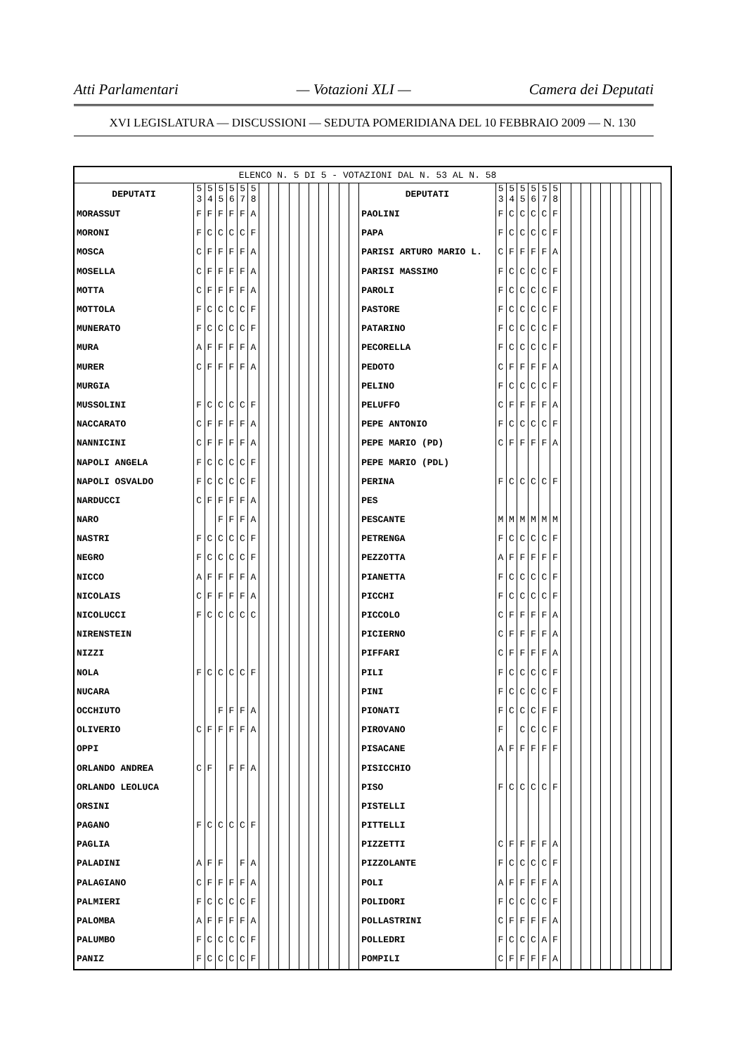Atti Parlamentari — Votazioni XLI — Camera dei Deputati
XVI LEGISLATURA — DISCUSSIONI — SEDUTA POMERIDIANA DEL 10 FEBBRAIO 2009 — N. 130
| ELENCO N. 5 DI 5 - VOTAZIONI DAL N. 53 AL N. 58 | | | | | | | | | | | | | | | | | | | | | | | | | | | | | | | | | | |
| --- | --- | --- | --- | --- | --- | --- | --- | --- | --- | --- | --- | --- | --- | --- | --- | --- | --- | --- | --- | --- | --- | --- | --- | --- | --- | --- | --- | --- | --- | --- | --- | --- | --- | --- |
| DEPUTATI | 5 3 | 5 4 | 5 5 | 5 6 | 5 7 | 5 8 | | | | | | | | | | | DEPUTATI | 5 3 | 5 4 | 5 5 | 5 6 | 5 7 | 5 8 | | | | | | | | | | | |
| MORASSUT | F | F | F | F | F | A | | | | | | | | | | | PAOLINI | F | C | C | C | C | F | | | | | | | | | | | |
| MORONI | F | C | C | C | C | F | | | | | | | | | | | PAPA | F | C | C | C | C | F | | | | | | | | | | | |
| MOSCA | C | F | F | F | F | A | | | | | | | | | | | PARISI ARTURO MARIO L. | C | F | F | F | F | A | | | | | | | | | | | |
| MOSELLA | C | F | F | F | F | A | | | | | | | | | | | PARISI MASSIMO | F | C | C | C | C | F | | | | | | | | | | | |
| MOTTA | C | F | F | F | F | A | | | | | | | | | | | PAROLI | F | C | C | C | C | F | | | | | | | | | | | |
| MOTTOLA | F | C | C | C | C | F | | | | | | | | | | | PASTORE | F | C | C | C | C | F | | | | | | | | | | | |
| MUNERATO | F | C | C | C | C | F | | | | | | | | | | | PATARINO | F | C | C | C | C | F | | | | | | | | | | | |
| MURA | A | F | F | F | F | A | | | | | | | | | | | PECORELLA | F | C | C | C | C | F | | | | | | | | | | | |
| MURER | C | F | F | F | F | A | | | | | | | | | | | PEDOTO | C | F | F | F | F | A | | | | | | | | | | | |
| MURGIA | | | | | | | | | | | | | | | | | PELINO | F | C | C | C | C | F | | | | | | | | | | | |
| MUSSOLINI | F | C | C | C | C | F | | | | | | | | | | | PELUFFO | C | F | F | F | F | A | | | | | | | | | | | |
| NACCARATO | C | F | F | F | F | A | | | | | | | | | | | PEPE ANTONIO | F | C | C | C | C | F | | | | | | | | | | | |
| NANNICINI | C | F | F | F | F | A | | | | | | | | | | | PEPE MARIO (PD) | C | F | F | F | F | A | | | | | | | | | | | |
| NAPOLI ANGELA | F | C | C | C | C | F | | | | | | | | | | | PEPE MARIO (PDL) | | | | | | | | | | | | | | | | | |
| NAPOLI OSVALDO | F | C | C | C | C | F | | | | | | | | | | | PERINA | F | C | C | C | C | F | | | | | | | | | | | |
| NARDUCCI | C | F | F | F | F | A | | | | | | | | | | | PES | | | | | | | | | | | | | | | | | |
| NARO | | | F | F | F | A | | | | | | | | | | | PESCANTE | M | M | M | M | M | M | | | | | | | | | | | |
| NASTRI | F | C | C | C | C | F | | | | | | | | | | | PETRENGA | F | C | C | C | C | F | | | | | | | | | | | |
| NEGRO | F | C | C | C | C | F | | | | | | | | | | | PEZZOTTA | A | F | F | F | F | F | | | | | | | | | | | |
| NICCO | A | F | F | F | F | A | | | | | | | | | | | PIANETTA | F | C | C | C | C | F | | | | | | | | | | | |
| NICOLAIS | C | F | F | F | F | A | | | | | | | | | | | PICCHI | F | C | C | C | C | F | | | | | | | | | | | |
| NICOLUCCI | F | C | C | C | C | C | | | | | | | | | | | PICCOLO | C | F | F | F | F | A | | | | | | | | | | | |
| NIRENSTEIN | | | | | | | | | | | | | | | | | PICIERNO | C | F | F | F | F | A | | | | | | | | | | | |
| NIZZI | | | | | | | | | | | | | | | | | PIFFARI | C | F | F | F | F | A | | | | | | | | | | | |
| NOLA | F | C | C | C | C | F | | | | | | | | | | | PILI | F | C | C | C | C | F | | | | | | | | | | | |
| NUCARA | | | | | | | | | | | | | | | | | PINI | F | C | C | C | C | F | | | | | | | | | | | |
| OCCHIUTO | | | F | F | F | A | | | | | | | | | | | PIONATI | F | C | C | C | F | F | | | | | | | | | | | |
| OLIVERIO | C | F | F | F | F | A | | | | | | | | | | | PIROVANO | F | | C | C | C | F | | | | | | | | | | | |
| OPPI | | | | | | | | | | | | | | | | | PISACANE | A | F | F | F | F | F | | | | | | | | | | | |
| ORLANDO ANDREA | C | F | | F | F | A | | | | | | | | | | | PISICCHIO | | | | | | | | | | | | | | | | | |
| ORLANDO LEOLUCA | | | | | | | | | | | | | | | | | PISO | F | C | C | C | C | F | | | | | | | | | | | |
| ORSINI | | | | | | | | | | | | | | | | | PISTELLI | | | | | | | | | | | | | | | | | |
| PAGANO | F | C | C | C | C | F | | | | | | | | | | | PITTELLI | | | | | | | | | | | | | | | | | |
| PAGLIA | | | | | | | | | | | | | | | | | PIZZETTI | C | F | F | F | F | A | | | | | | | | | | | |
| PALADINI | A | F | F | | F | A | | | | | | | | | | | PIZZOLANTE | F | C | C | C | C | F | | | | | | | | | | | |
| PALAGIANO | C | F | F | F | F | A | | | | | | | | | | | POLI | A | F | F | F | F | A | | | | | | | | | | | |
| PALMIERI | F | C | C | C | C | F | | | | | | | | | | | POLIDORI | F | C | C | C | C | F | | | | | | | | | | | |
| PALOMBA | A | F | F | F | F | A | | | | | | | | | | | POLLASTRINI | C | F | F | F | F | A | | | | | | | | | | | |
| PALUMBO | F | C | C | C | C | F | | | | | | | | | | | POLLEDRI | F | C | C | C | A | F | | | | | | | | | | | |
| PANIZ | F | C | C | C | C | F | | | | | | | | | | | POMPILI | C | F | F | F | F | A | | | | | | | | | | | |